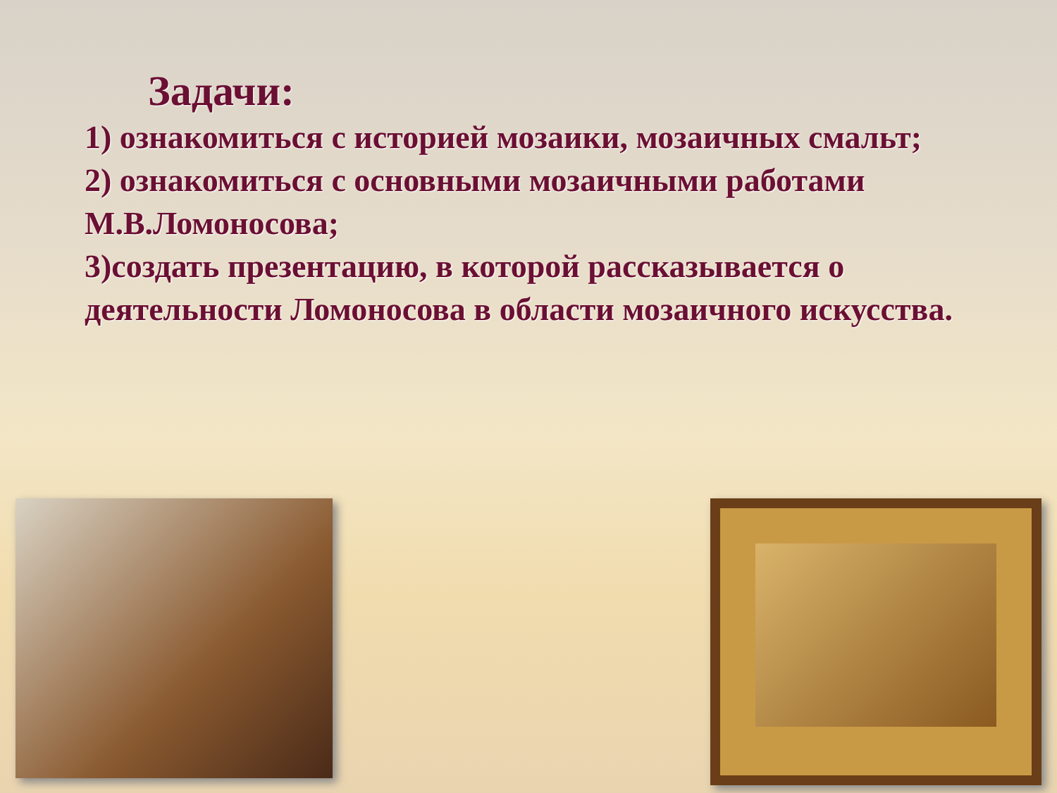Задачи:
1) ознакомиться с историей мозаики, мозаичных смальт;
2) ознакомиться с основными мозаичными работами М.В.Ломоносова;
3)создать презентацию, в которой рассказывается о деятельности Ломоносова в области мозаичного искусства.